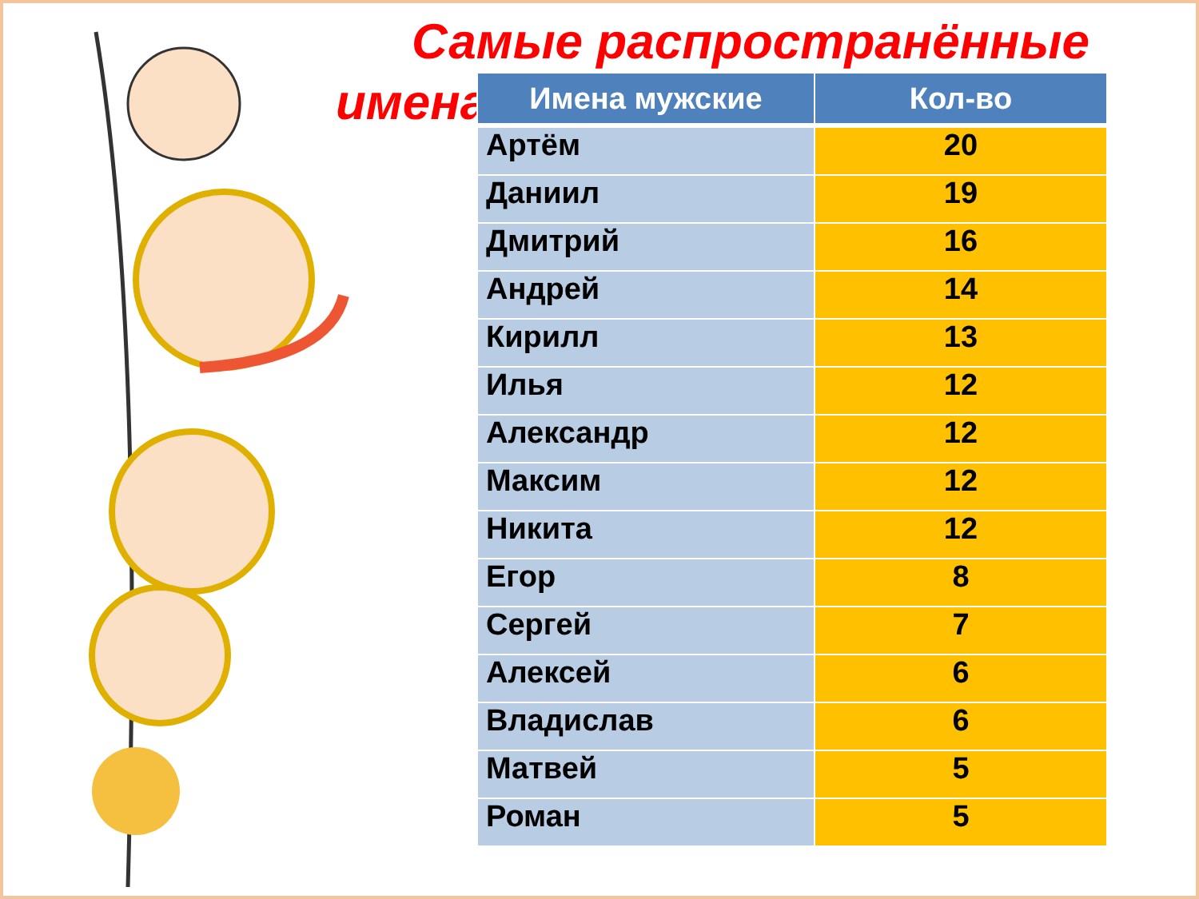Самые распространённые
имена
| Имена мужские | Кол-во |
| --- | --- |
| Артём | 20 |
| Даниил | 19 |
| Дмитрий | 16 |
| Андрей | 14 |
| Кирилл | 13 |
| Илья | 12 |
| Александр | 12 |
| Максим | 12 |
| Никита | 12 |
| Егор | 8 |
| Сергей | 7 |
| Алексей | 6 |
| Владислав | 6 |
| Матвей | 5 |
| Роман | 5 |